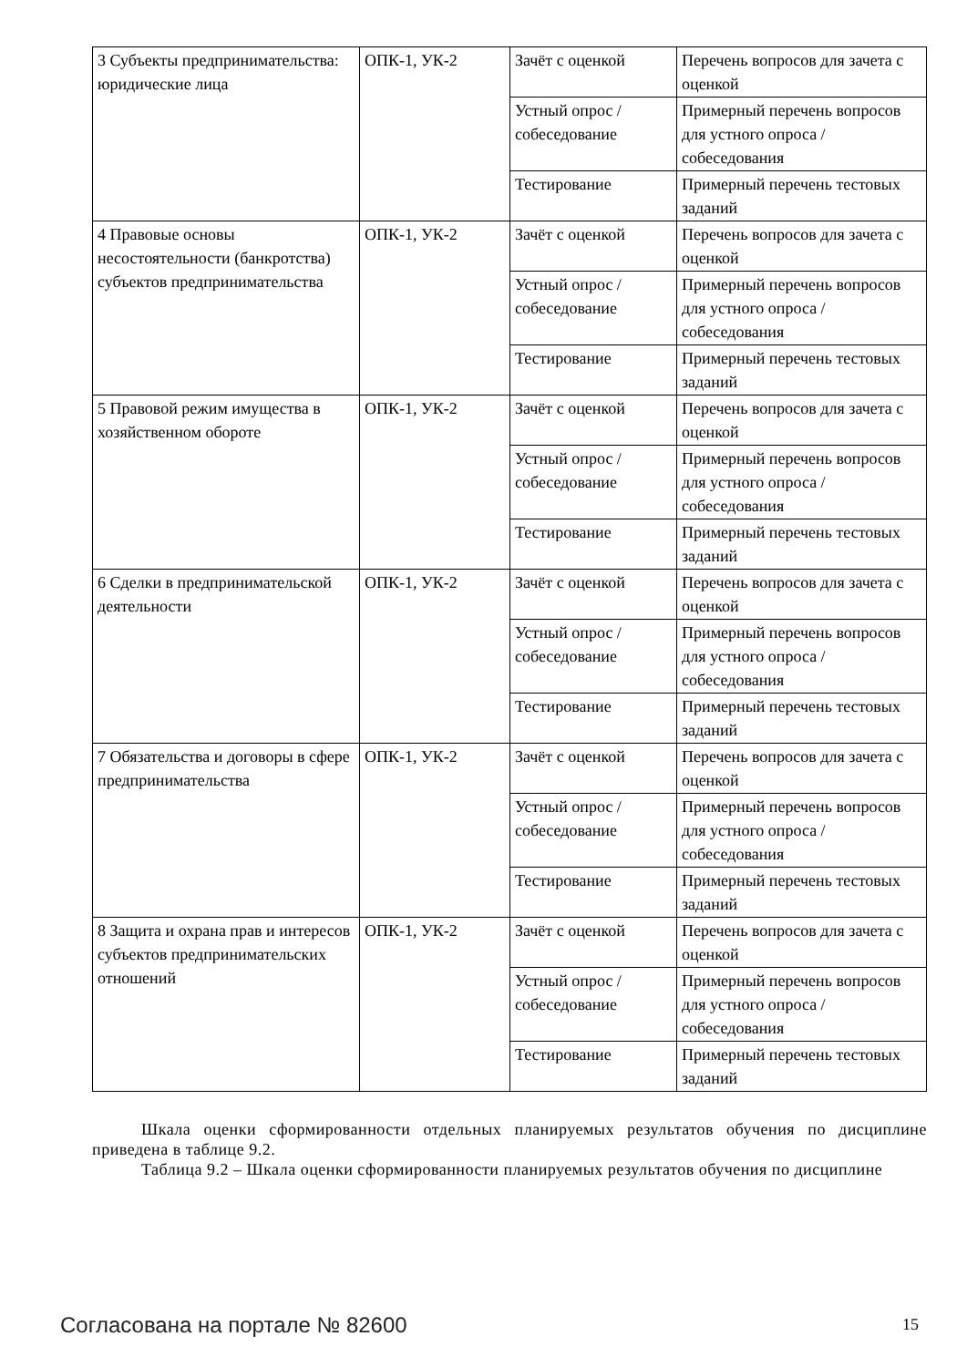| 3 Субъекты предпринимательства: юридические лица | ОПК-1, УК-2 | Зачёт с оценкой | Перечень вопросов для зачета с оценкой |
| | | Устный опрос / собеседование | Примерный перечень вопросов для устного опроса / собеседования |
| | | Тестирование | Примерный перечень тестовых заданий |
| 4 Правовые основы несостоятельности (банкротства) субъектов предпринимательства | ОПК-1, УК-2 | Зачёт с оценкой | Перечень вопросов для зачета с оценкой |
| | | Устный опрос / собеседование | Примерный перечень вопросов для устного опроса / собеседования |
| | | Тестирование | Примерный перечень тестовых заданий |
| 5 Правовой режим имущества в хозяйственном обороте | ОПК-1, УК-2 | Зачёт с оценкой | Перечень вопросов для зачета с оценкой |
| | | Устный опрос / собеседование | Примерный перечень вопросов для устного опроса / собеседования |
| | | Тестирование | Примерный перечень тестовых заданий |
| 6 Сделки в предпринимательской деятельности | ОПК-1, УК-2 | Зачёт с оценкой | Перечень вопросов для зачета с оценкой |
| | | Устный опрос / собеседование | Примерный перечень вопросов для устного опроса / собеседования |
| | | Тестирование | Примерный перечень тестовых заданий |
| 7 Обязательства и договоры в сфере предпринимательства | ОПК-1, УК-2 | Зачёт с оценкой | Перечень вопросов для зачета с оценкой |
| | | Устный опрос / собеседование | Примерный перечень вопросов для устного опроса / собеседования |
| | | Тестирование | Примерный перечень тестовых заданий |
| 8 Защита и охрана прав и интересов субъектов предпринимательских отношений | ОПК-1, УК-2 | Зачёт с оценкой | Перечень вопросов для зачета с оценкой |
| | | Устный опрос / собеседование | Примерный перечень вопросов для устного опроса / собеседования |
| | | Тестирование | Примерный перечень тестовых заданий |
Шкала оценки сформированности отдельных планируемых результатов обучения по дисциплине приведена в таблице 9.2.
Таблица 9.2 – Шкала оценки сформированности планируемых результатов обучения по дисциплине
Согласована на портале № 82600 15